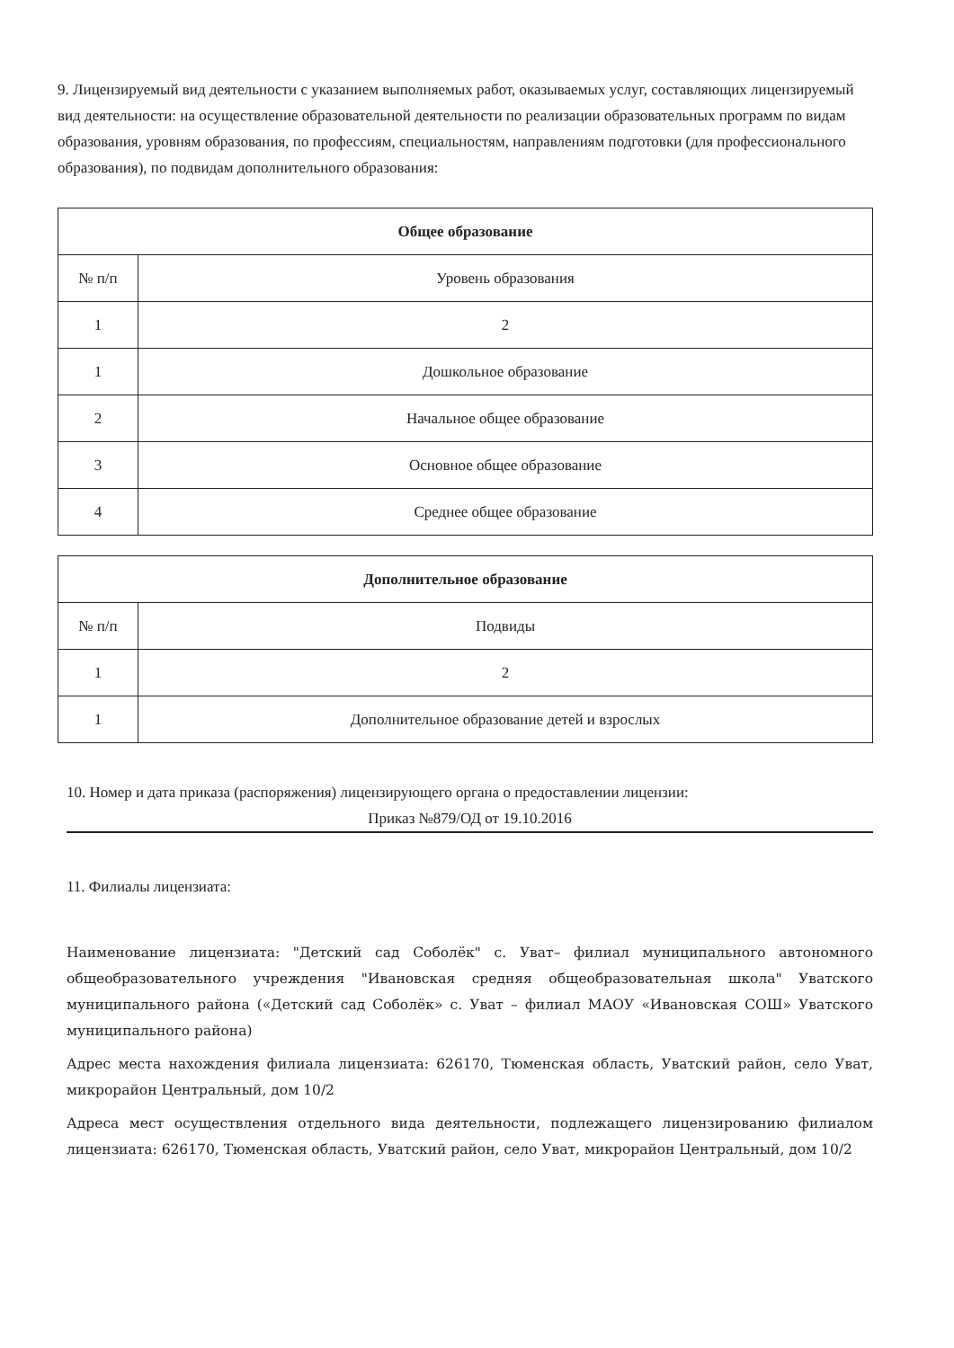9. Лицензируемый вид деятельности с указанием выполняемых работ, оказываемых услуг, составляющих лицензируемый вид деятельности: на осуществление образовательной деятельности по реализации образовательных программ по видам образования, уровням образования, по профессиям, специальностям, направлениям подготовки (для профессионального образования), по подвидам дополнительного образования:
| Общее образование | |
| --- | --- |
| № п/п | Уровень образования |
| 1 | 2 |
| 1 | Дошкольное образование |
| 2 | Начальное общее образование |
| 3 | Основное общее образование |
| 4 | Среднее общее образование |
| Дополнительное образование | |
| --- | --- |
| № п/п | Подвиды |
| 1 | 2 |
| 1 | Дополнительное образование детей и взрослых |
10. Номер и дата приказа (распоряжения) лицензирующего органа о предоставлении лицензии:
Приказ №879/ОД от 19.10.2016
11. Филиалы лицензиата:
Наименование лицензиата: "Детский сад Соболёк" с. Уват– филиал муниципального автономного общеобразовательного учреждения "Ивановская средняя общеобразовательная школа" Уватского муниципального района («Детский сад Соболёк» с. Уват – филиал МАОУ «Ивановская СОШ» Уватского муниципального района)
Адрес места нахождения филиала лицензиата: 626170, Тюменская область, Уватский район, село Уват, микрорайон Центральный, дом 10/2
Адреса мест осуществления отдельного вида деятельности, подлежащего лицензированию филиалом лицензиата: 626170, Тюменская область, Уватский район, село Уват, микрорайон Центральный, дом 10/2